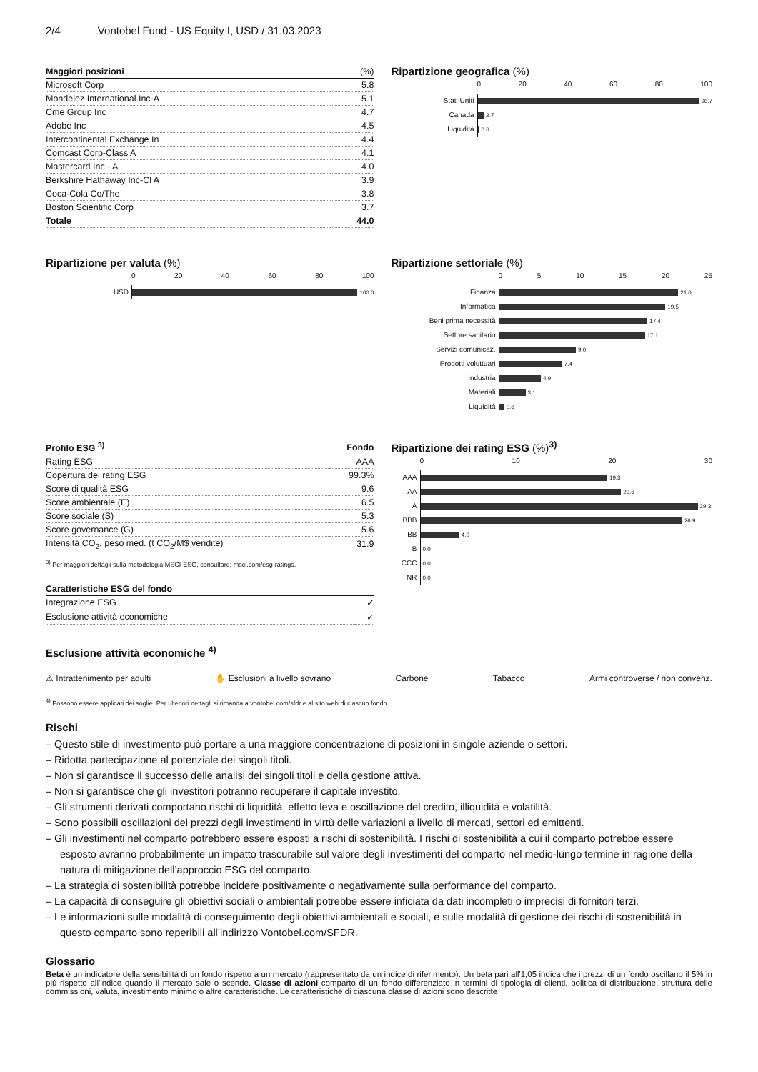2/4 Vontobel Fund - US Equity I, USD / 31.03.2023
| Maggiori posizioni | (%) |
| --- | --- |
| Microsoft Corp | 5.8 |
| Mondelez International Inc-A | 5.1 |
| Cme Group Inc | 4.7 |
| Adobe Inc | 4.5 |
| Intercontinental Exchange In | 4.4 |
| Comcast Corp-Class A | 4.1 |
| Mastercard Inc - A | 4.0 |
| Berkshire Hathaway Inc-Cl A | 3.9 |
| Coca-Cola Co/The | 3.8 |
| Boston Scientific Corp | 3.7 |
| Totale | 44.0 |
Ripartizione geografica (%)
0 20 40 60 80 100
Stati Uniti
96.7
Canada
2.7
Liquidità
0.6
Ripartizione per valuta (%)
0 20 40 60 80 100
USD
100.0
Ripartizione settoriale (%)
0 5 10 15 20 25
Finanza
21.0
Informatica
19.5
Beni prima necessità
17.4
Settore sanitario
17.1
Servizi comunicaz.
9.0
Prodotti voluttuari
7.4
Industria
4.9
Materiali
3.1
Liquidità
0.6
| Profilo ESG <sup>3)</sup> | Fondo |
| --- | --- |
| Rating ESG | AAA |
| Copertura dei rating ESG | 99.3% |
| Score di qualità ESG | 9.6 |
| Score ambientale (E) | 6.5 |
| Score sociale (S) | 5.3 |
| Score governance (G) | 5.6 |
| Intensità CO<sub>2</sub>, peso med. (t CO<sub>2</sub>/M$ vendite) | 31.9 |
<sup>3)</sup> Per maggiori dettagli sulla metodologia MSCI-ESG, consultare: msci.com/esg-ratings.
| Caratteristiche ESG del fondo | |
| --- | --- |
| Integrazione ESG | ✓ |
| Esclusione attività economiche | ✓ |
Ripartizione dei rating ESG (%)<sup>3)</sup>
0 10 20 30
AAA
19.3
AA
20.6
A
29.3
BBB
26.9
BB
4.0
B
0.0
CCC
0.0
NR
0.0
Esclusione attività economiche <sup>4)</sup>
⚠ Intrattenimento per adulti ✋ Esclusioni a livello sovrano Carbone Tabacco Armi controverse / non convenz.
<sup>4)</sup> Possono essere applicati dei soglie. Per ulteriori dettagli si rimanda a vontobel.com/sfdr e al sito web di ciascun fondo.
Rischi
– Questo stile di investimento può portare a una maggiore concentrazione di posizioni in singole aziende o settori.
– Ridotta partecipazione al potenziale dei singoli titoli.
– Non si garantisce il successo delle analisi dei singoli titoli e della gestione attiva.
– Non si garantisce che gli investitori potranno recuperare il capitale investito.
– Gli strumenti derivati comportano rischi di liquidità, effetto leva e oscillazione del credito, illiquidità e volatilità.
– Sono possibili oscillazioni dei prezzi degli investimenti in virtù delle variazioni a livello di mercati, settori ed emittenti.
– Gli investimenti nel comparto potrebbero essere esposti a rischi di sostenibilità. I rischi di sostenibilità a cui il comparto potrebbe essere esposto avranno probabilmente un impatto trascurabile sul valore degli investimenti del comparto nel medio-lungo termine in ragione della natura di mitigazione dell’approccio ESG del comparto.
– La strategia di sostenibilità potrebbe incidere positivamente o negativamente sulla performance del comparto.
– La capacità di conseguire gli obiettivi sociali o ambientali potrebbe essere inficiata da dati incompleti o imprecisi di fornitori terzi.
– Le informazioni sulle modalità di conseguimento degli obiettivi ambientali e sociali, e sulle modalità di gestione dei rischi di sostenibilità in questo comparto sono reperibili all’indirizzo Vontobel.com/SFDR.
Glossario
Beta è un indicatore della sensibilità di un fondo rispetto a un mercato (rappresentato da un indice di riferimento). Un beta pari all'1,05 indica che i prezzi di un fondo oscillano il 5% in più rispetto all'indice quando il mercato sale o scende. Classe di azioni comparto di un fondo differenziato in termini di tipologia di clienti, politica di distribuzione, struttura delle commissioni, valuta, investimento minimo o altre caratteristiche. Le caratteristiche di ciascuna classe di azioni sono descritte